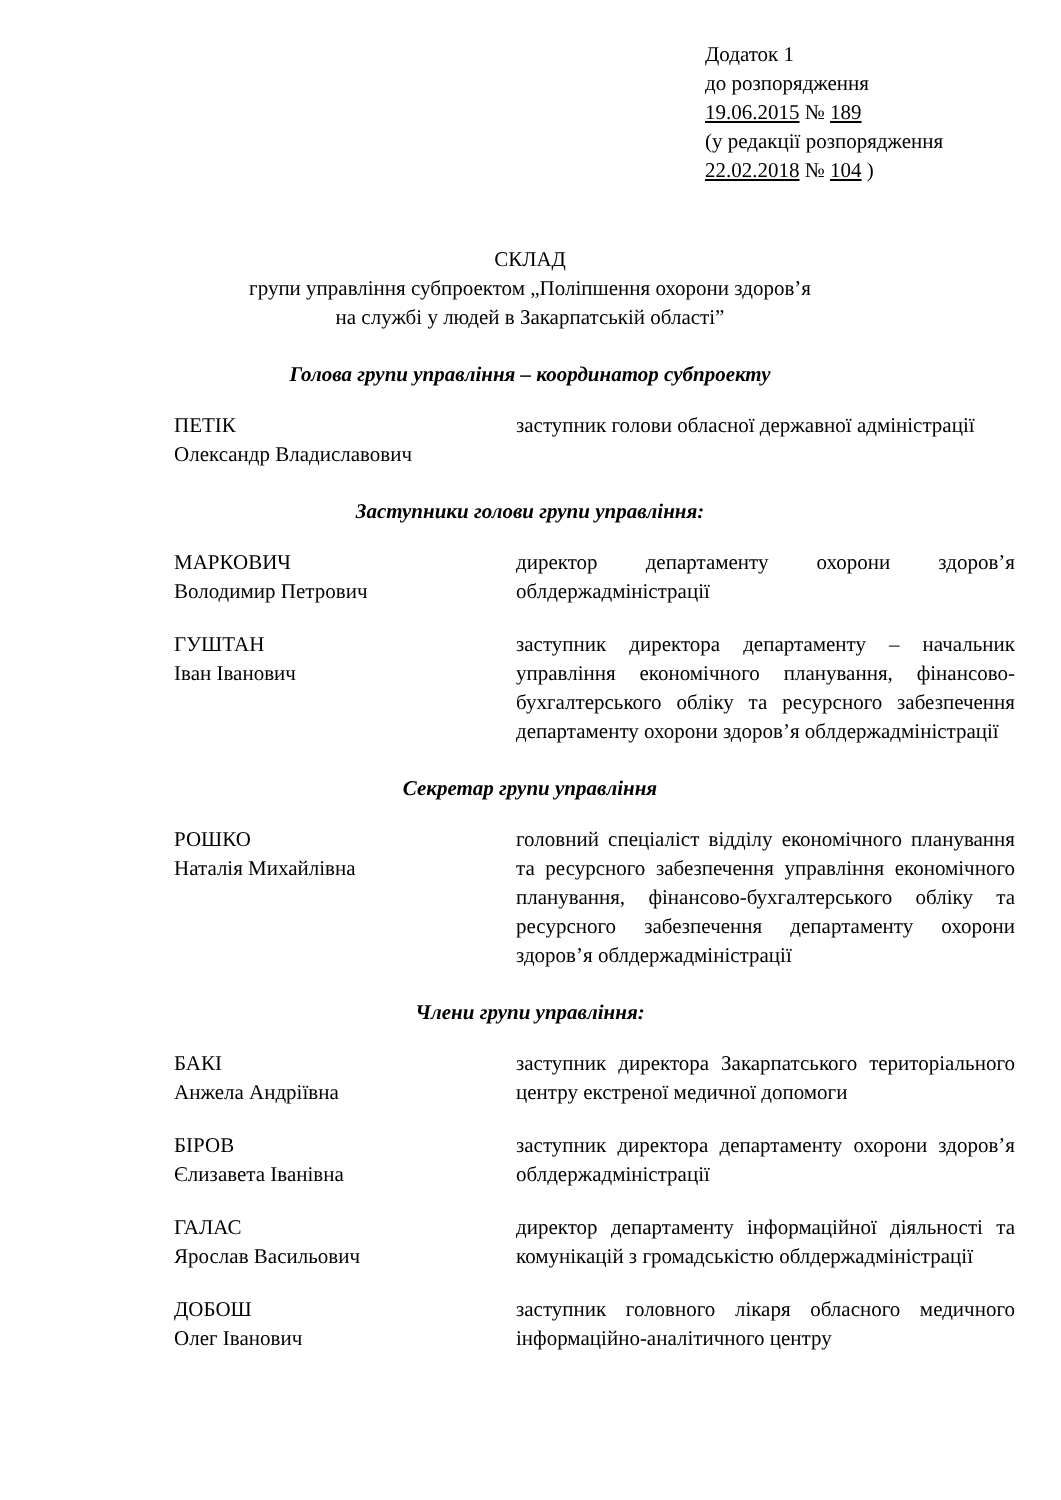Додаток 1
до розпорядження
19.06.2015 № 189
(у редакції розпорядження
22.02.2018 № 104 )
СКЛАД
групи управління субпроектом „Поліпшення охорони здоров’я
на службі у людей в Закарпатській області”
Голова групи управління – координатор субпроекту
ПЕТІК
Олександр Владиславович
заступник голови обласної державної адміністрації
Заступники голови групи управління:
МАРКОВИЧ
Володимир Петрович
директор департаменту охорони здоров’я облдержадміністрації
ГУШТАН
Іван Іванович
заступник директора департаменту – начальник управління економічного планування, фінансово-бухгалтерського обліку та ресурсного забезпечення департаменту охорони здоров’я облдержадміністрації
Секретар групи управління
РОШКО
Наталія Михайлівна
головний спеціаліст відділу економічного планування та ресурсного забезпечення управління економічного планування, фінансово-бухгалтерського обліку та ресурсного забезпечення департаменту охорони здоров’я облдержадміністрації
Члени групи управління:
БАКІ
Анжела Андріївна
заступник директора Закарпатського територіального центру екстреної медичної допомоги
БІРОВ
Єлизавета Іванівна
заступник директора департаменту охорони здоров’я облдержадміністрації
ГАЛАС
Ярослав Васильович
директор департаменту інформаційної діяльності та комунікацій з громадськістю облдержадміністрації
ДОБОШ
Олег Іванович
заступник головного лікаря обласного медичного інформаційно-аналітичного центру